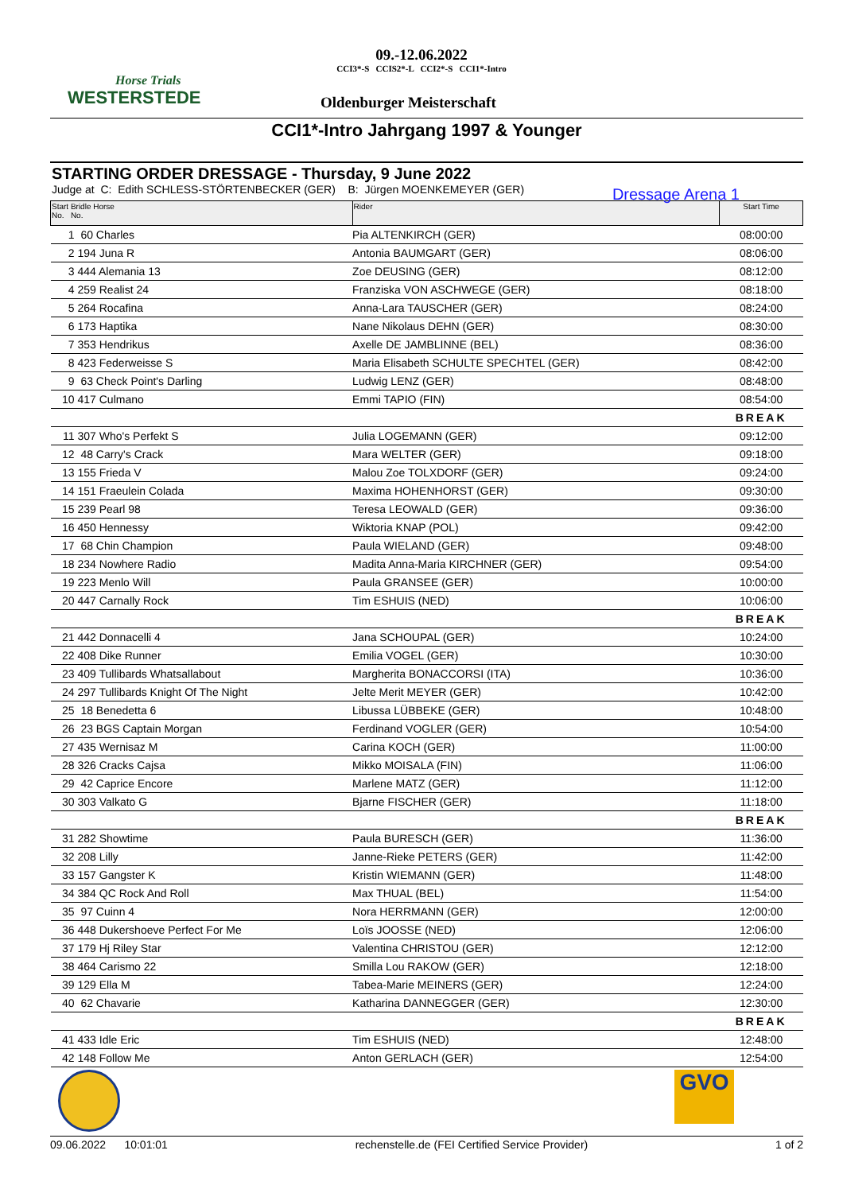Horse Trials
WESTERSTEDE
09.-12.06.2022
CCI3*-S CCIS2*-L CCI2*-S CCI1*-Intro
Oldenburger Meisterschaft
CCI1*-Intro Jahrgang 1997 & Younger
STARTING ORDER DRESSAGE - Thursday, 9 June 2022
Judge at C: Edith SCHLESS-STÖRTENBECKER (GER) B: Jürgen MOENKEMEYER (GER)
Dressage Arena 1
| Start Bridle Horse No. No. | | Rider | Start Time |
| --- | --- | --- | --- |
| 1 | 60 Charles | Pia ALTENKIRCH (GER) | 08:00:00 |
| 2 | 194 Juna R | Antonia BAUMGART (GER) | 08:06:00 |
| 3 | 444 Alemania 13 | Zoe DEUSING (GER) | 08:12:00 |
| 4 | 259 Realist 24 | Franziska VON ASCHWEGE (GER) | 08:18:00 |
| 5 | 264 Rocafina | Anna-Lara TAUSCHER (GER) | 08:24:00 |
| 6 | 173 Haptika | Nane Nikolaus DEHN (GER) | 08:30:00 |
| 7 | 353 Hendrikus | Axelle DE JAMBLINNE (BEL) | 08:36:00 |
| 8 | 423 Federweisse S | Maria Elisabeth SCHULTE SPECHTEL (GER) | 08:42:00 |
| 9 | 63 Check Point's Darling | Ludwig LENZ (GER) | 08:48:00 |
| 10 | 417 Culmano | Emmi TAPIO (FIN) | 08:54:00 |
| | | | BREAK |
| 11 | 307 Who's Perfekt S | Julia LOGEMANN (GER) | 09:12:00 |
| 12 | 48 Carry's Crack | Mara WELTER (GER) | 09:18:00 |
| 13 | 155 Frieda V | Malou Zoe TOLXDORF (GER) | 09:24:00 |
| 14 | 151 Fraeulein Colada | Maxima HOHENHORST (GER) | 09:30:00 |
| 15 | 239 Pearl 98 | Teresa LEOWALD (GER) | 09:36:00 |
| 16 | 450 Hennessy | Wiktoria KNAP (POL) | 09:42:00 |
| 17 | 68 Chin Champion | Paula WIELAND (GER) | 09:48:00 |
| 18 | 234 Nowhere Radio | Madita Anna-Maria KIRCHNER (GER) | 09:54:00 |
| 19 | 223 Menlo Will | Paula GRANSEE (GER) | 10:00:00 |
| 20 | 447 Carnally Rock | Tim ESHUIS (NED) | 10:06:00 |
| | | | BREAK |
| 21 | 442 Donnacelli 4 | Jana SCHOUPAL (GER) | 10:24:00 |
| 22 | 408 Dike Runner | Emilia VOGEL (GER) | 10:30:00 |
| 23 | 409 Tullibards Whatsallabout | Margherita BONACCORSI (ITA) | 10:36:00 |
| 24 | 297 Tullibards Knight Of The Night | Jelte Merit MEYER (GER) | 10:42:00 |
| 25 | 18 Benedetta 6 | Libussa LÜBBEKE (GER) | 10:48:00 |
| 26 | 23 BGS Captain Morgan | Ferdinand VOGLER (GER) | 10:54:00 |
| 27 | 435 Wernisaz M | Carina KOCH (GER) | 11:00:00 |
| 28 | 326 Cracks Cajsa | Mikko MOISALA (FIN) | 11:06:00 |
| 29 | 42 Caprice Encore | Marlene MATZ (GER) | 11:12:00 |
| 30 | 303 Valkato G | Bjarne FISCHER (GER) | 11:18:00 |
| | | | BREAK |
| 31 | 282 Showtime | Paula BURESCH (GER) | 11:36:00 |
| 32 | 208 Lilly | Janne-Rieke PETERS (GER) | 11:42:00 |
| 33 | 157 Gangster K | Kristin WIEMANN (GER) | 11:48:00 |
| 34 | 384 QC Rock And Roll | Max THUAL (BEL) | 11:54:00 |
| 35 | 97 Cuinn 4 | Nora HERRMANN (GER) | 12:00:00 |
| 36 | 448 Dukershoeve Perfect For Me | Loïs JOOSSE (NED) | 12:06:00 |
| 37 | 179 Hj Riley Star | Valentina CHRISTOU (GER) | 12:12:00 |
| 38 | 464 Carismo 22 | Smilla Lou RAKOW (GER) | 12:18:00 |
| 39 | 129 Ella M | Tabea-Marie MEINERS (GER) | 12:24:00 |
| 40 | 62 Chavarie | Katharina DANNEGGER (GER) | 12:30:00 |
| | | | BREAK |
| 41 | 433 Idle Eric | Tim ESHUIS (NED) | 12:48:00 |
| 42 | 148 Follow Me | Anton GERLACH (GER) | 12:54:00 |
GVO
09.06.2022 10:01:01 rechenstelle.de (FEI Certified Service Provider) 1 of 2